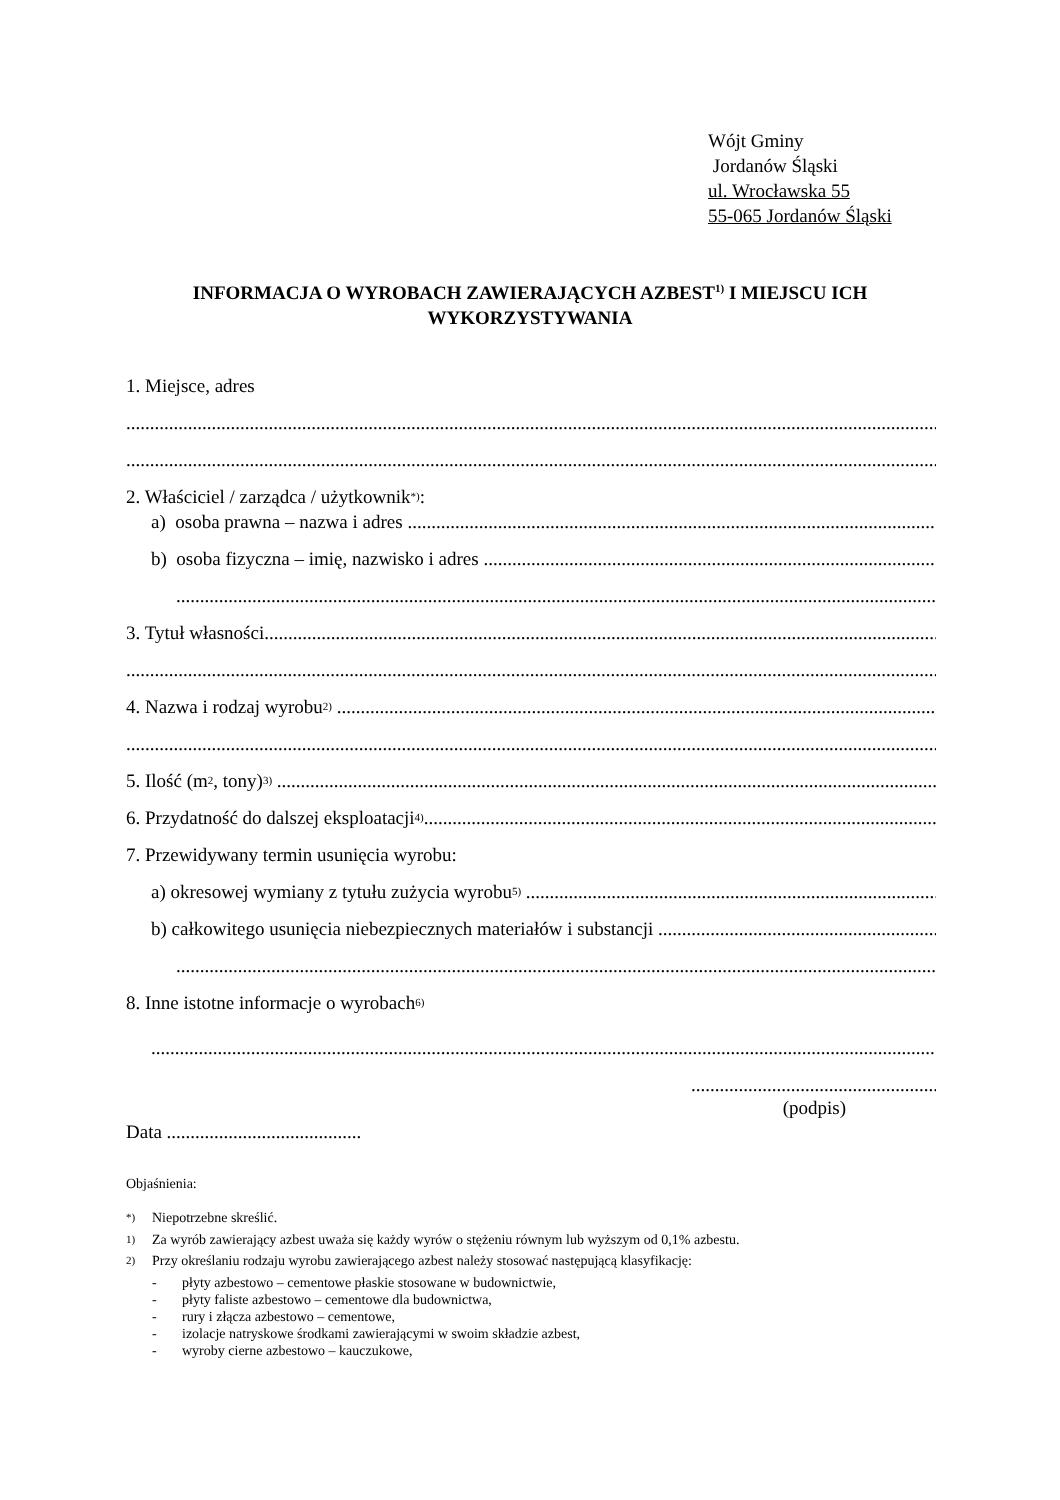Wójt Gminy
Jordanów Śląski
ul. Wrocławska 55
55-065 Jordanów Śląski
INFORMACJA O WYROBACH ZAWIERAJĄCYCH AZBEST<sup>1)</sup> I MIEJSCU ICH WYKORZYSTYWANIA
1. Miejsce, adres
2. Właściciel / zarządca / użytkownik<sup>*)</sup>:
a) osoba prawna – nazwa i adres
b) osoba fizyczna – imię, nazwisko i adres
3. Tytuł własności
4. Nazwa i rodzaj wyrobu <sup>2)</sup>
5. Ilość (m<sup>2</sup>, tony)<sup>3)</sup>
6. Przydatność do dalszej eksploatacji<sup>4)</sup>
7. Przewidywany termin usunięcia wyrobu:
a) okresowej wymiany z tytułu zużycia wyrobu<sup>5)</sup>
b) całkowitego usunięcia niebezpiecznych materiałów i substancji
8. Inne istotne informacje o wyrobach<sup>6)</sup>
(podpis)
Data .........................................
Objaśnienia:
<sup>*)</sup> Niepotrzebne skreślić.
<sup>1)</sup> Za wyrób zawierający azbest uważa się każdy wyrów o stężeniu równym lub wyższym od 0,1% azbestu.
<sup>2)</sup> Przy określaniu rodzaju wyrobu zawierającego azbest należy stosować następującą klasyfikację:
- płyty azbestowo – cementowe płaskie stosowane w budownictwie,
- płyty faliste azbestowo – cementowe dla budownictwa,
- rury i złącza azbestowo – cementowe,
- izolacje natryskowe środkami zawierającymi w swoim składzie azbest,
- wyroby cierne azbestowo – kauczukowe,